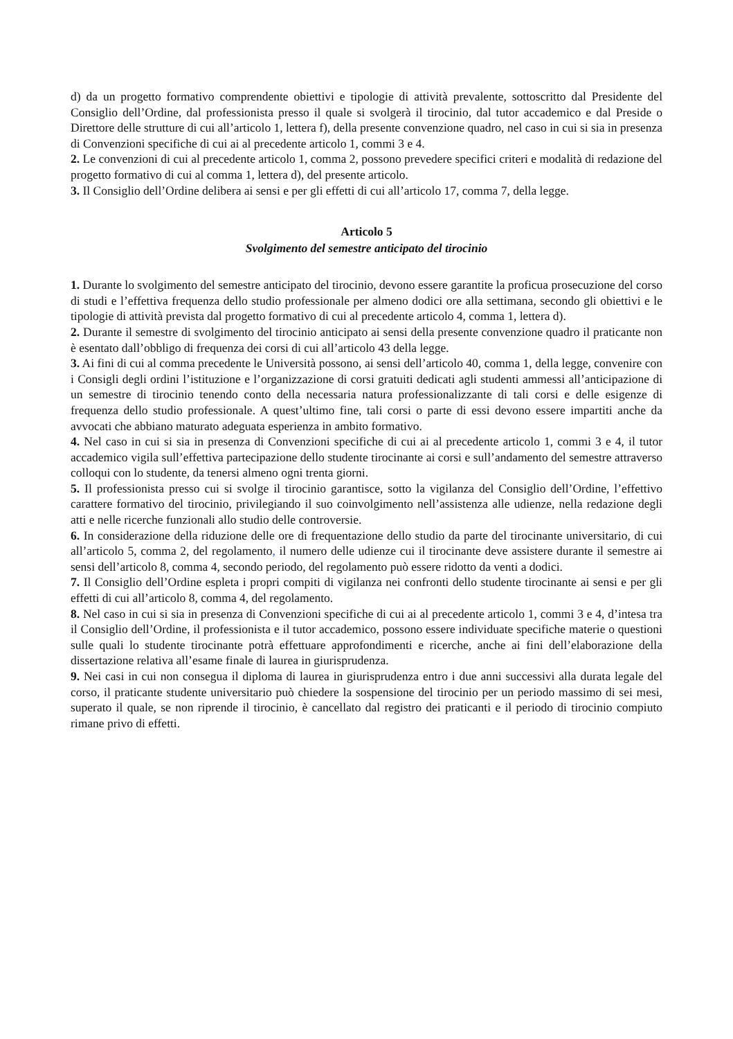d) da un progetto formativo comprendente obiettivi e tipologie di attività prevalente, sottoscritto dal Presidente del Consiglio dell’Ordine, dal professionista presso il quale si svolgerà il tirocinio, dal tutor accademico e dal Preside o Direttore delle strutture di cui all’articolo 1, lettera f), della presente convenzione quadro, nel caso in cui si sia in presenza di Convenzioni specifiche di cui ai al precedente articolo 1, commi 3 e 4.
2. Le convenzioni di cui al precedente articolo 1, comma 2, possono prevedere specifici criteri e modalità di redazione del progetto formativo di cui al comma 1, lettera d), del presente articolo.
3. Il Consiglio dell’Ordine delibera ai sensi e per gli effetti di cui all’articolo 17, comma 7, della legge.
Articolo 5
Svolgimento del semestre anticipato del tirocinio
1. Durante lo svolgimento del semestre anticipato del tirocinio, devono essere garantite la proficua prosecuzione del corso di studi e l’effettiva frequenza dello studio professionale per almeno dodici ore alla settimana, secondo gli obiettivi e le tipologie di attività prevista dal progetto formativo di cui al precedente articolo 4, comma 1, lettera d).
2. Durante il semestre di svolgimento del tirocinio anticipato ai sensi della presente convenzione quadro il praticante non è esentato dall’obbligo di frequenza dei corsi di cui all’articolo 43 della legge.
3. Ai fini di cui al comma precedente le Università possono, ai sensi dell’articolo 40, comma 1, della legge, convenire con i Consigli degli ordini l’istituzione e l’organizzazione di corsi gratuiti dedicati agli studenti ammessi all’anticipazione di un semestre di tirocinio tenendo conto della necessaria natura professionalizzante di tali corsi e delle esigenze di frequenza dello studio professionale. A quest’ultimo fine, tali corsi o parte di essi devono essere impartiti anche da avvocati che abbiano maturato adeguata esperienza in ambito formativo.
4. Nel caso in cui si sia in presenza di Convenzioni specifiche di cui ai al precedente articolo 1, commi 3 e 4, il tutor accademico vigila sull’effettiva partecipazione dello studente tirocinante ai corsi e sull’andamento del semestre attraverso colloqui con lo studente, da tenersi almeno ogni trenta giorni.
5. Il professionista presso cui si svolge il tirocinio garantisce, sotto la vigilanza del Consiglio dell’Ordine, l’effettivo carattere formativo del tirocinio, privilegiando il suo coinvolgimento nell’assistenza alle udienze, nella redazione degli atti e nelle ricerche funzionali allo studio delle controversie.
6. In considerazione della riduzione delle ore di frequentazione dello studio da parte del tirocinante universitario, di cui all’articolo 5, comma 2, del regolamento, il numero delle udienze cui il tirocinante deve assistere durante il semestre ai sensi dell’articolo 8, comma 4, secondo periodo, del regolamento può essere ridotto da venti a dodici.
7. Il Consiglio dell’Ordine espleta i propri compiti di vigilanza nei confronti dello studente tirocinante ai sensi e per gli effetti di cui all’articolo 8, comma 4, del regolamento.
8. Nel caso in cui si sia in presenza di Convenzioni specifiche di cui ai al precedente articolo 1, commi 3 e 4, d’intesa tra il Consiglio dell’Ordine, il professionista e il tutor accademico, possono essere individuate specifiche materie o questioni sulle quali lo studente tirocinante potrà effettuare approfondimenti e ricerche, anche ai fini dell’elaborazione della dissertazione relativa all’esame finale di laurea in giurisprudenza.
9. Nei casi in cui non consegua il diploma di laurea in giurisprudenza entro i due anni successivi alla durata legale del corso, il praticante studente universitario può chiedere la sospensione del tirocinio per un periodo massimo di sei mesi, superato il quale, se non riprende il tirocinio, è cancellato dal registro dei praticanti e il periodo di tirocinio compiuto rimane privo di effetti.